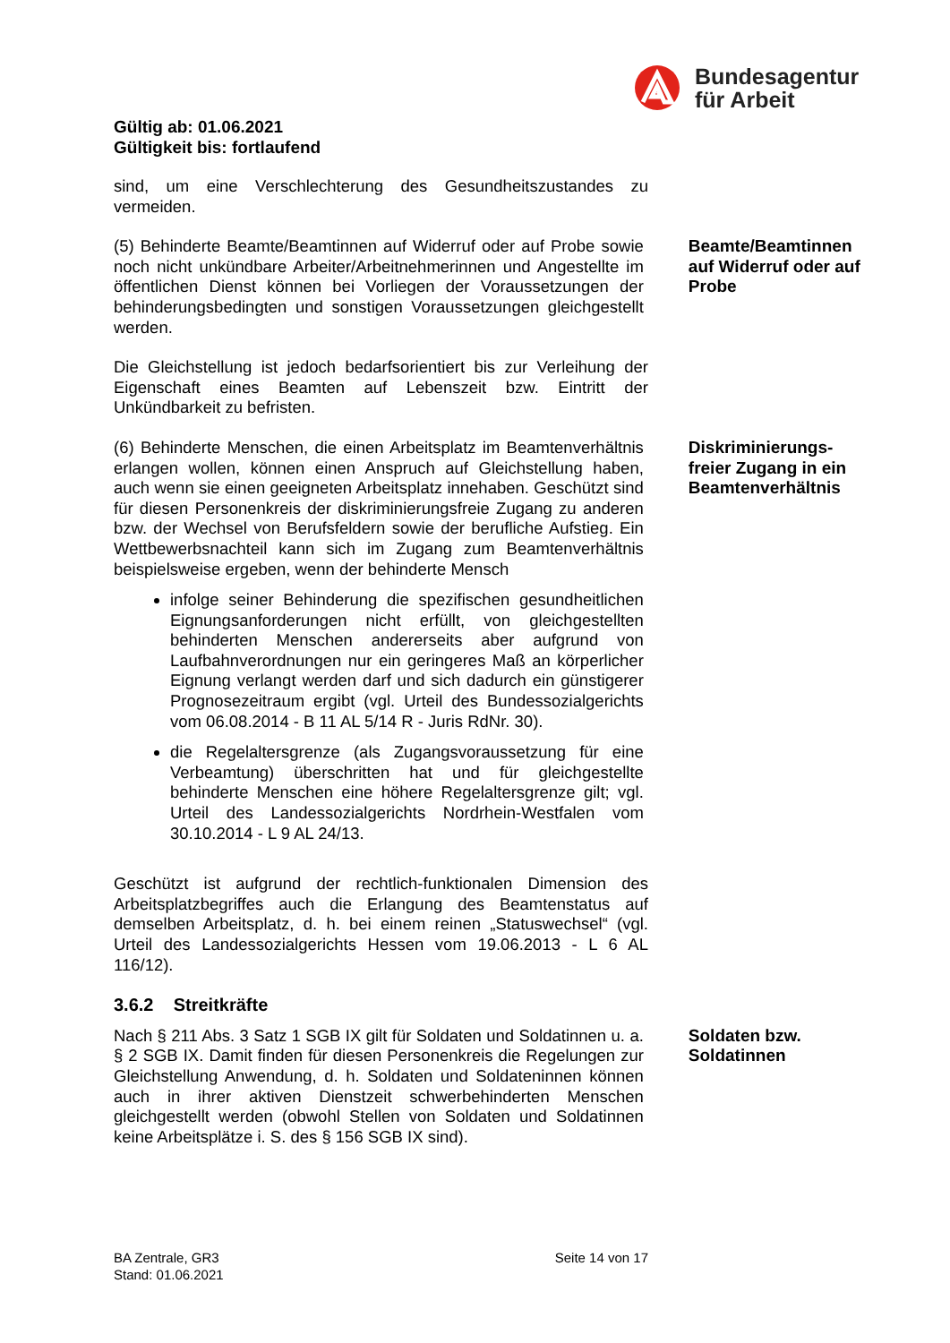Bundesagentur
für Arbeit
Gültig ab: 01.06.2021
Gültigkeit bis: fortlaufend
sind, um eine Verschlechterung des Gesundheitszustandes zu vermeiden.
(5) Behinderte Beamte/Beamtinnen auf Widerruf oder auf Probe sowie noch nicht unkündbare Arbeiter/Arbeitnehmerinnen und Angestellte im öffentlichen Dienst können bei Vorliegen der Voraussetzungen der behinderungsbedingten und sonstigen Voraussetzungen gleichgestellt werden.
Beamte/Beamtinnen auf Widerruf oder auf Probe
Die Gleichstellung ist jedoch bedarfsorientiert bis zur Verleihung der Eigenschaft eines Beamten auf Lebenszeit bzw. Eintritt der Unkündbarkeit zu befristen.
(6) Behinderte Menschen, die einen Arbeitsplatz im Beamtenverhältnis erlangen wollen, können einen Anspruch auf Gleichstellung haben, auch wenn sie einen geeigneten Arbeitsplatz innehaben. Geschützt sind für diesen Personenkreis der diskriminierungsfreie Zugang zu anderen bzw. der Wechsel von Berufsfeldern sowie der berufliche Aufstieg. Ein Wettbewerbsnachteil kann sich im Zugang zum Beamtenverhältnis beispielsweise ergeben, wenn der behinderte Mensch
infolge seiner Behinderung die spezifischen gesundheitlichen Eignungsanforderungen nicht erfüllt, von gleichgestellten behinderten Menschen andererseits aber aufgrund von Laufbahnverordnungen nur ein geringeres Maß an körperlicher Eignung verlangt werden darf und sich dadurch ein günstigerer Prognosezeitraum ergibt (vgl. Urteil des Bundessozialgerichts vom 06.08.2014 - B 11 AL 5/14 R - Juris RdNr. 30).
die Regelaltersgrenze (als Zugangsvoraussetzung für eine Verbeamtung) überschritten hat und für gleichgestellte behinderte Menschen eine höhere Regelaltersgrenze gilt; vgl. Urteil des Landessozialgerichts Nordrhein-Westfalen vom 30.10.2014 - L 9 AL 24/13.
Diskriminierungs-freier Zugang in ein Beamtenverhältnis
Geschützt ist aufgrund der rechtlich-funktionalen Dimension des Arbeitsplatzbegriffes auch die Erlangung des Beamtenstatus auf demselben Arbeitsplatz, d. h. bei einem reinen „Statuswechsel“ (vgl. Urteil des Landessozialgerichts Hessen vom 19.06.2013 - L 6 AL 116/12).
3.6.2 Streitkräfte
Nach § 211 Abs. 3 Satz 1 SGB IX gilt für Soldaten und Soldatinnen u. a. § 2 SGB IX. Damit finden für diesen Personenkreis die Regelungen zur Gleichstellung Anwendung, d. h. Soldaten und Soldateninnen können auch in ihrer aktiven Dienstzeit schwerbehinderten Menschen gleichgestellt werden (obwohl Stellen von Soldaten und Soldatinnen keine Arbeitsplätze i. S. des § 156 SGB IX sind).
Soldaten bzw. Soldatinnen
BA Zentrale, GR3
Stand: 01.06.2021
Seite 14 von 17